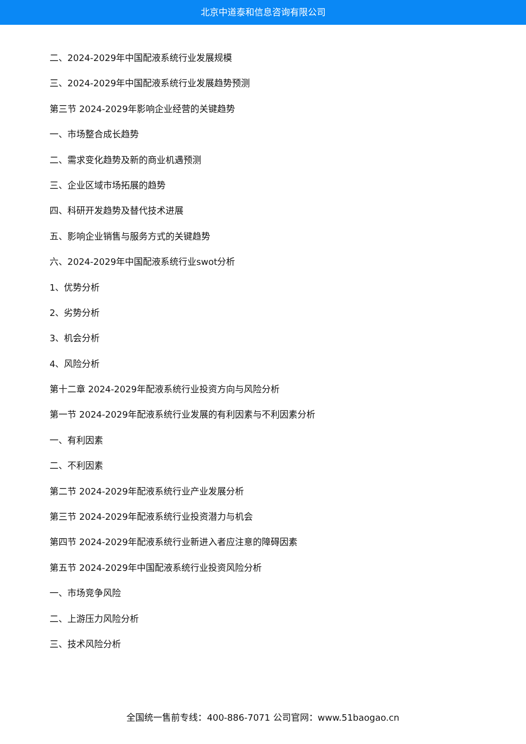北京中道泰和信息咨询有限公司
二、2024-2029年中国配液系统行业发展规模
三、2024-2029年中国配液系统行业发展趋势预测
第三节 2024-2029年影响企业经营的关键趋势
一、市场整合成长趋势
二、需求变化趋势及新的商业机遇预测
三、企业区域市场拓展的趋势
四、科研开发趋势及替代技术进展
五、影响企业销售与服务方式的关键趋势
六、2024-2029年中国配液系统行业swot分析
1、优势分析
2、劣势分析
3、机会分析
4、风险分析
第十二章 2024-2029年配液系统行业投资方向与风险分析
第一节 2024-2029年配液系统行业发展的有利因素与不利因素分析
一、有利因素
二、不利因素
第二节 2024-2029年配液系统行业产业发展分析
第三节 2024-2029年配液系统行业投资潜力与机会
第四节 2024-2029年配液系统行业新进入者应注意的障碍因素
第五节 2024-2029年中国配液系统行业投资风险分析
一、市场竞争风险
二、上游压力风险分析
三、技术风险分析
全国统一售前专线：400-886-7071 公司官网：www.51baogao.cn